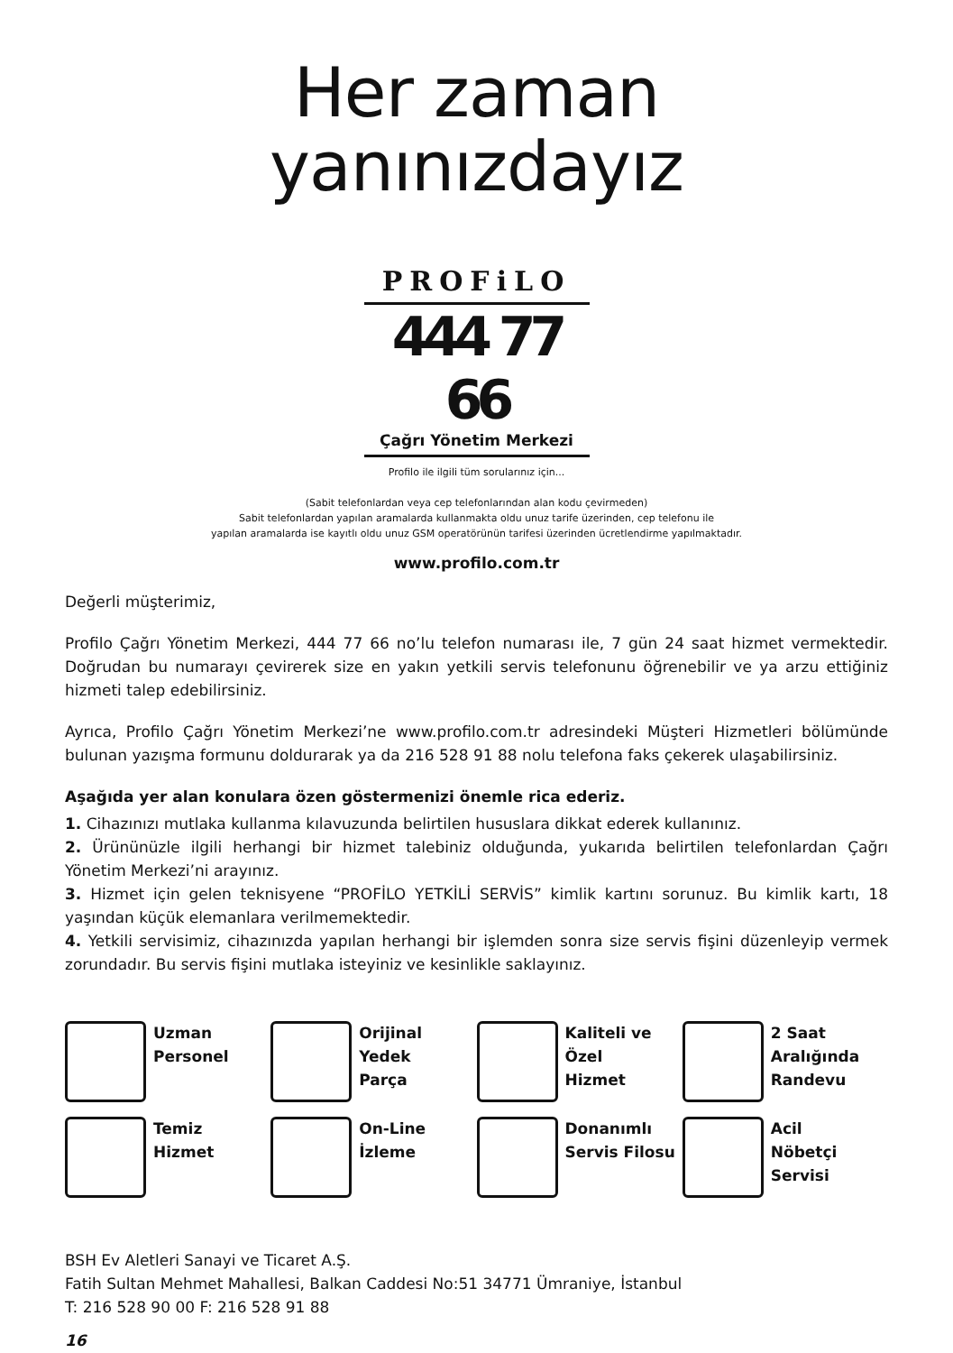Her zaman
yanınızdayız
PROFiLO
444 77 66
Çağrı Yönetim Merkezi
Profilo ile ilgili tüm sorularınız için...
(Sabit telefonlardan veya cep telefonlarından alan kodu çevirmeden)
Sabit telefonlardan yapılan aramalarda kullanmakta oldu unuz tarife üzerinden, cep telefonu ile
yapılan aramalarda ise kayıtlı oldu unuz GSM operatörünün tarifesi üzerinden ücretlendirme yapılmaktadır.
www.profilo.com.tr
Değerli müşterimiz,
Profilo Çağrı Yönetim Merkezi, 444 77 66 no’lu telefon numarası ile, 7 gün 24 saat hizmet vermektedir. Doğrudan bu numarayı çevirerek size en yakın yetkili servis telefonunu öğrenebilir ve ya arzu ettiğiniz hizmeti talep edebilirsiniz.
Ayrıca, Profilo Çağrı Yönetim Merkezi’ne www.profilo.com.tr adresindeki Müşteri Hizmetleri bölümünde bulunan yazışma formunu doldurarak ya da 216 528 91 88 nolu telefona faks çekerek ulaşabilirsiniz.
Aşağıda yer alan konulara özen göstermenizi önemle rica ederiz.
1. Cihazınızı mutlaka kullanma kılavuzunda belirtilen hususlara dikkat ederek kullanınız.
2. Ürününüzle ilgili herhangi bir hizmet talebiniz olduğunda, yukarıda belirtilen telefonlardan Çağrı Yönetim Merkezi’ni arayınız.
3. Hizmet için gelen teknisyene “PROFİLO YETKİLİ SERVİS” kimlik kartını sorunuz. Bu kimlik kartı, 18 yaşından küçük elemanlara verilmemektedir.
4. Yetkili servisimiz, cihazınızda yapılan herhangi bir işlemden sonra size servis fişini düzenleyip vermek zorundadır. Bu servis fişini mutlaka isteyiniz ve kesinlikle saklayınız.
Uzman
Personel
Orijinal
Yedek
Parça
Kaliteli ve
Özel
Hizmet
2 Saat
Aralığında
Randevu
Temiz
Hizmet
On-Line
İzleme
Donanımlı
Servis Filosu
Acil
Nöbetçi
Servisi
BSH Ev Aletleri Sanayi ve Ticaret A.Ş.
Fatih Sultan Mehmet Mahallesi, Balkan Caddesi No:51 34771 Ümraniye, İstanbul
T: 216 528 90 00 F: 216 528 91 88
16